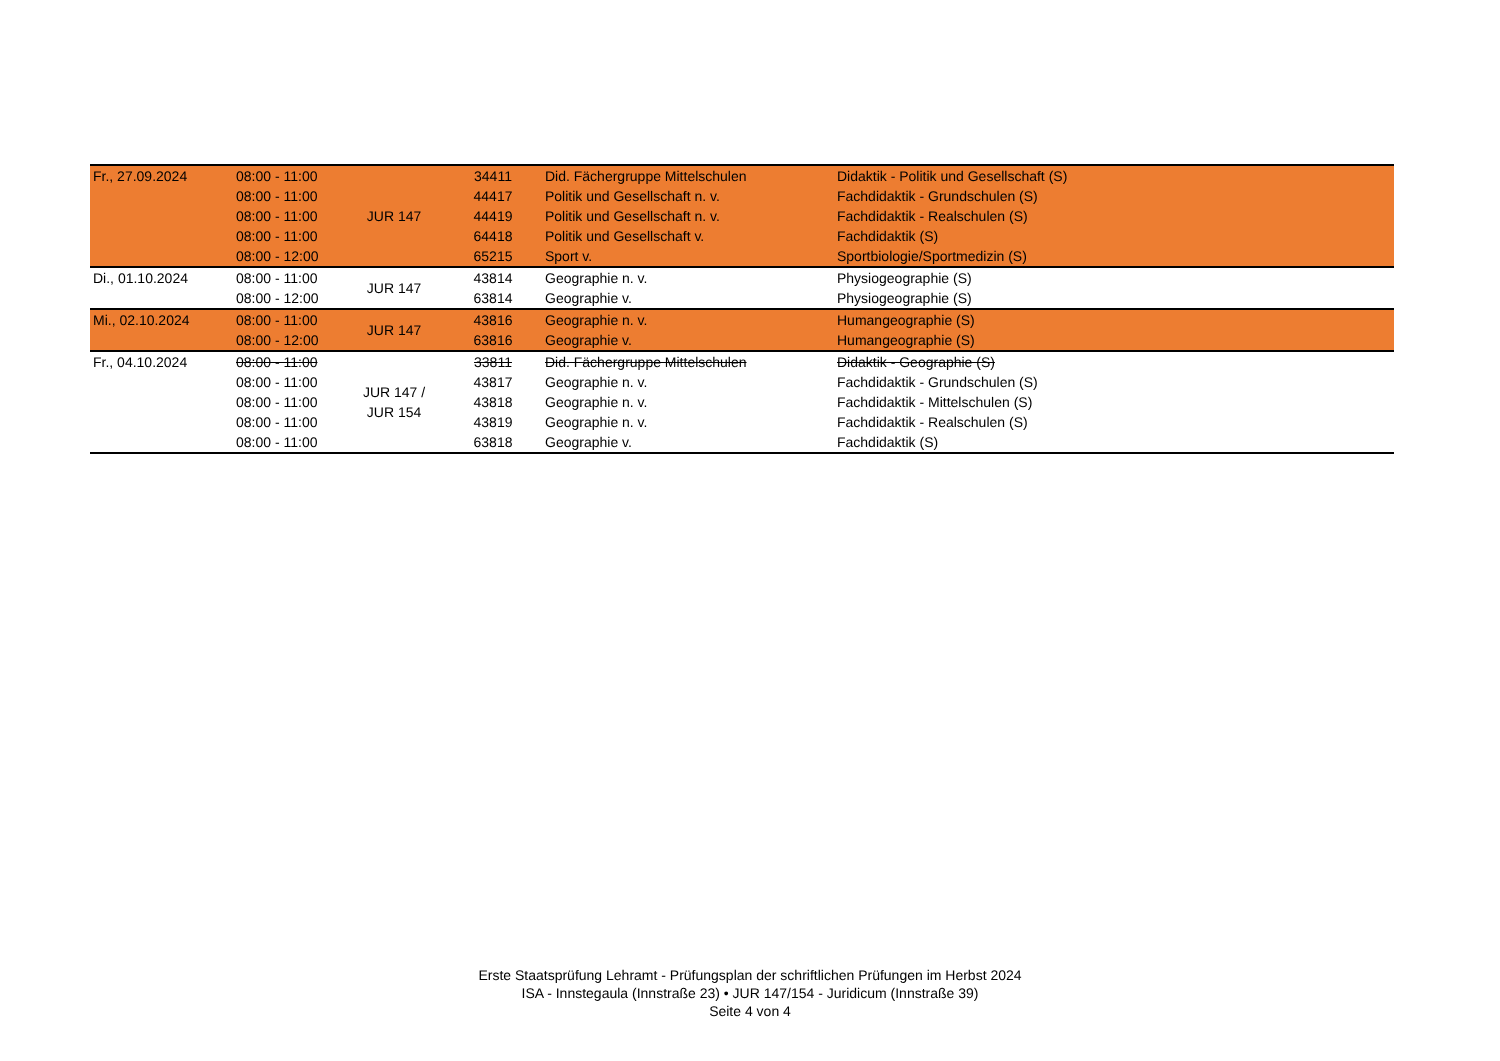| Fr., 27.09.2024 | 08:00 - 11:00 | JUR 147 | 34411 | Did. Fächergruppe Mittelschulen | Didaktik - Politik und Gesellschaft (S) |
| | 08:00 - 11:00 | | 44417 | Politik und Gesellschaft n. v. | Fachdidaktik - Grundschulen (S) |
| | 08:00 - 11:00 | | 44419 | Politik und Gesellschaft n. v. | Fachdidaktik - Realschulen (S) |
| | 08:00 - 11:00 | | 64418 | Politik und Gesellschaft v. | Fachdidaktik (S) |
| | 08:00 - 12:00 | | 65215 | Sport v. | Sportbiologie/Sportmedizin (S) |
| Di., 01.10.2024 | 08:00 - 11:00 | JUR 147 | 43814 | Geographie n. v. | Physiogeographie (S) |
| | 08:00 - 12:00 | | 63814 | Geographie v. | Physiogeographie (S) |
| Mi., 02.10.2024 | 08:00 - 11:00 | JUR 147 | 43816 | Geographie n. v. | Humangeographie (S) |
| | 08:00 - 12:00 | | 63816 | Geographie v. | Humangeographie (S) |
| Fr., 04.10.2024 | 08:00 - 11:00 | JUR 147 / JUR 154 | 33811 | Did. Fächergruppe Mittelschulen | Didaktik - Geographie (S) |
| | 08:00 - 11:00 | | 43817 | Geographie n. v. | Fachdidaktik - Grundschulen (S) |
| | 08:00 - 11:00 | | 43818 | Geographie n. v. | Fachdidaktik - Mittelschulen (S) |
| | 08:00 - 11:00 | | 43819 | Geographie n. v. | Fachdidaktik - Realschulen (S) |
| | 08:00 - 11:00 | | 63818 | Geographie v. | Fachdidaktik (S) |
Erste Staatsprüfung Lehramt - Prüfungsplan der schriftlichen Prüfungen im Herbst 2024
ISA - Innstegaula (Innstraße 23) • JUR 147/154 - Juridicum (Innstraße 39)
Seite 4 von 4